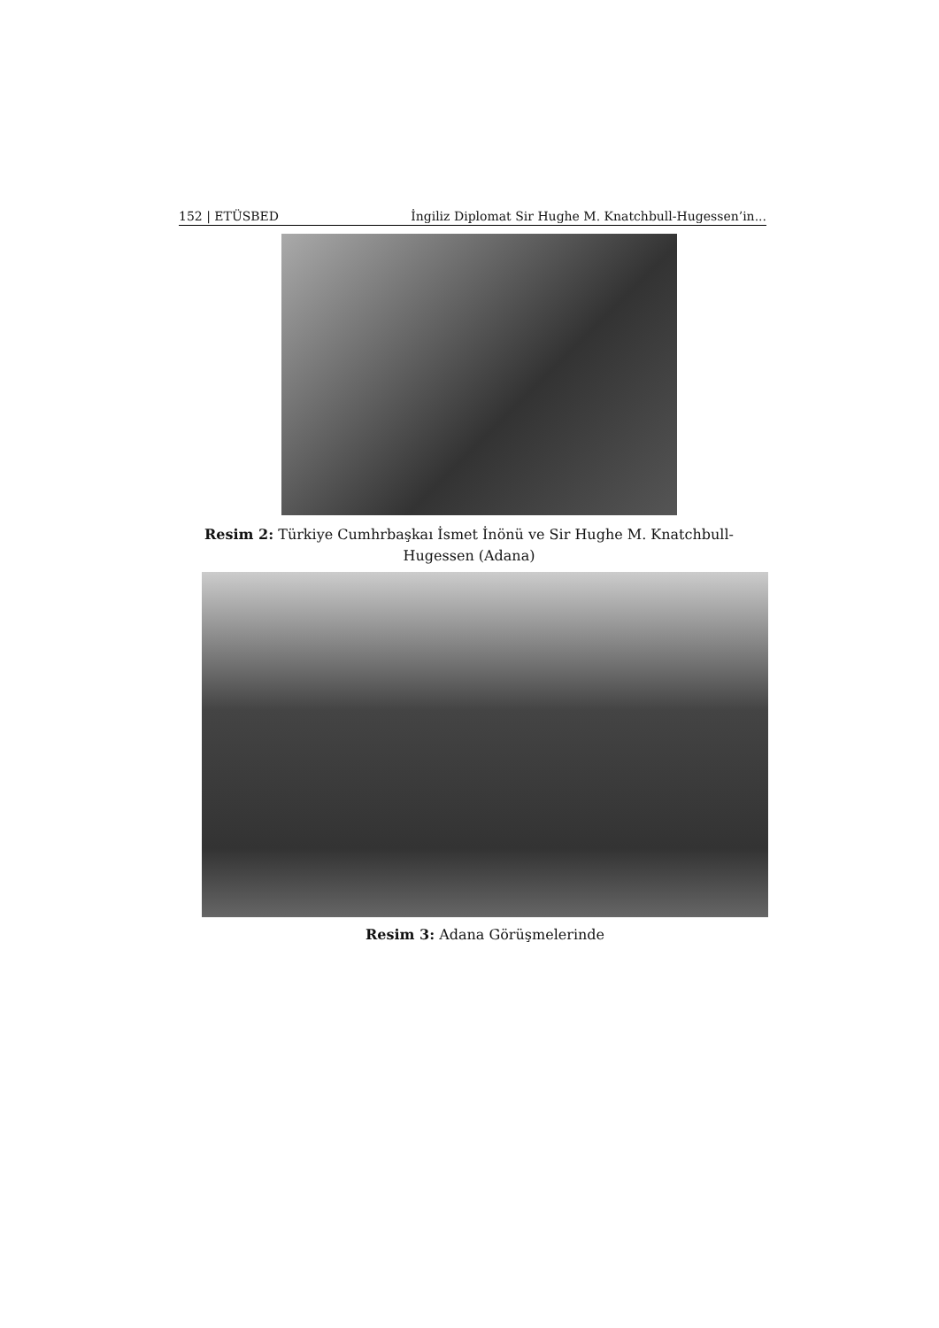152 | ETÜSBED İngiliz Diplomat Sir Hughe M. Knatchbull-Hugessen’in...
Resim 2: Türkiye Cumhrbaşkaı İsmet İnönü ve Sir Hughe M. Knatchbull-Hugessen (Adana)
Resim 3: Adana Görüşmelerinde